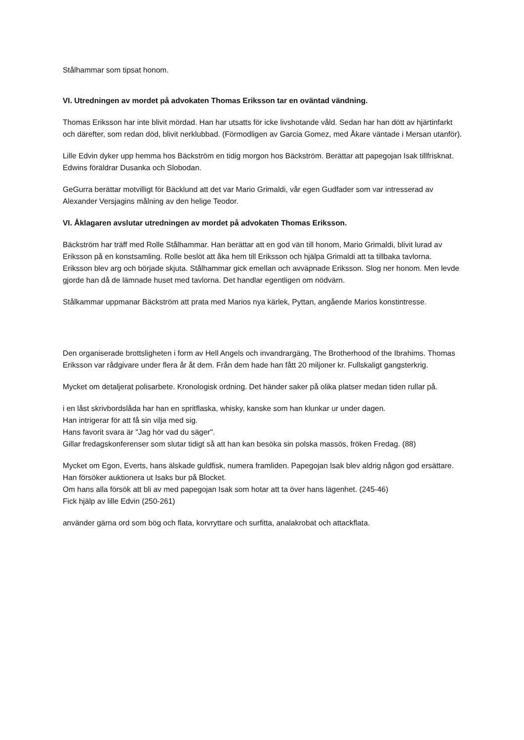Stålhammar som tipsat honom.
VI. Utredningen av mordet på advokaten Thomas Eriksson tar en oväntad vändning.
Thomas Eriksson har inte blivit mördad. Han har utsatts för icke livshotande våld. Sedan har han dött av hjärtinfarkt och därefter, som redan död, blivit nerklubbad. (Förmodligen av Garcia Gomez, med Åkare väntade i Mersan utanför).
Lille Edvin dyker upp hemma hos Bäckström en tidig morgon hos Bäckström. Berättar att papegojan Isak tillfrisknat. Edwins föräldrar Dusanka och Slobodan.
GeGurra berättar motvilligt för Bäcklund att det var Mario Grimaldi, vår egen Gudfader som var intresserad av Alexander Versjagins målning av den helige Teodor.
VI. Åklagaren avslutar utredningen av mordet på advokaten Thomas Eriksson.
Bäckström har träff med Rolle Stålhammar. Han berättar att en god vän till honom, Mario Grimaldi, blivit lurad av Eriksson på en konstsamling. Rolle beslöt att åka hem till Eriksson och hjälpa Grimaldi att ta tillbaka tavlorna.
Eriksson blev arg och började skjuta. Stålhammar gick emellan och avväpnade Eriksson. Slog ner honom. Men levde gjorde han då de lämnade huset med tavlorna. Det handlar egentligen om nödvärn.
Stålkammar uppmanar Bäckström att prata med Marios nya kärlek, Pyttan, angående Marios konstintresse.
Den organiserade brottsligheten i form av Hell Angels och invandrargäng, The Brotherhood of the Ibrahims. Thomas Eriksson var rådgivare under flera år åt dem. Från dem hade han fått 20 miljoner kr. Fullskaligt gangsterkrig.
Mycket om detaljerat polisarbete. Kronologisk ordning. Det händer saker på olika platser medan tiden rullar på.
i en låst skrivbordslåda har han en spritflaska, whisky, kanske som han klunkar ur under dagen.
Han intrigerar för att få sin vilja med sig.
Hans favorit svara är "Jag hör vad du säger".
Gillar fredagskonferenser som slutar tidigt så att han kan besöka sin polska massös, fröken Fredag. (88)
Mycket om Egon, Everts, hans älskade guldfisk, numera framliden. Papegojan Isak blev aldrig någon god ersättare. Han försöker auktionera ut Isaks bur på Blocket.
Om hans alla försök att bli av med papegojan Isak som hotar att ta över hans lägenhet. (245-46)
Fick hjälp av lille Edvin (250-261)
använder gärna ord som bög och flata, korvryttare och surfitta, analakrobat och attackflata.